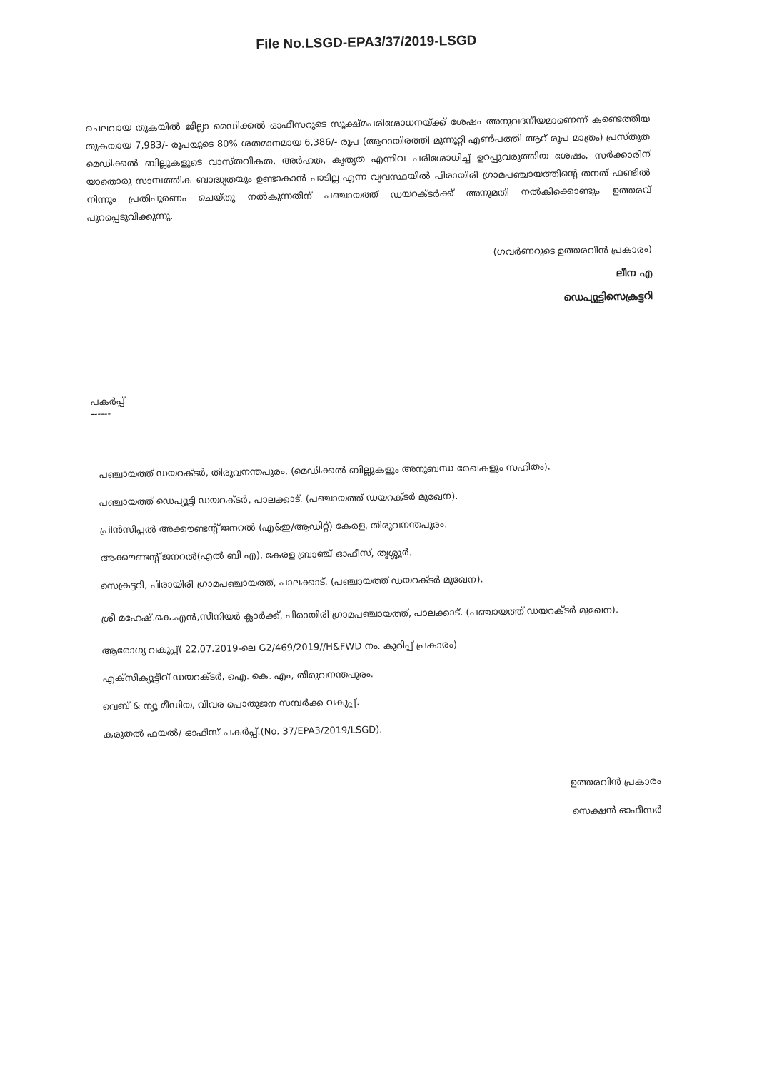File No.LSGD-EPA3/37/2019-LSGD
ചെലവായ തുകയിൽ ജില്ലാ മെഡിക്കൽ ഓഫീസറുടെ സൂക്ഷ്മപരിശോധനയ്ക്ക് ശേഷം അനുവദനീയമാണെന്ന് കണ്ടെത്തിയ തുകയായ 7,983/- രൂപയുടെ 80% ശതമാനമായ 6,386/- രൂപ (ആറായിരത്തി മുന്നൂറ്റി എൺപത്തി ആറ് രൂപ മാത്രം) പ്രസ്തുത മെഡിക്കൽ ബില്ലുകളുടെ വാസ്തവികത, അർഹത, കൃത്യത എന്നിവ പരിശോധിച്ച് ഉറപ്പുവരുത്തിയ ശേഷം, സർക്കാരിന് യാതൊരു സാമ്പത്തിക ബാദ്ധ്യതയും ഉണ്ടാകാൻ പാടില്ല എന്ന വ്യവസ്ഥയിൽ പിരായിരി ഗ്രാമപഞ്ചായത്തിന്റെ തനത് ഫണ്ടിൽ നിന്നും പ്രതിപൂരണം ചെയ്തു നൽകുന്നതിന് പഞ്ചായത്ത് ഡയറക്ടർക്ക് അനുമതി നൽകിക്കൊണ്ടും ഉത്തരവ് പുറപ്പെടുവിക്കുന്നു.
(ഗവർണറുടെ ഉത്തരവിൻ പ്രകാരം)
ലീന എ
ഡെപ്യൂട്ടിസെക്രട്ടറി
പകർപ്പ്
------
പഞ്ചായത്ത് ഡയറക്ടർ, തിരുവനന്തപുരം. (മെഡിക്കൽ ബില്ലുകളും അനുബന്ധ രേഖകളും സഹിതം).
പഞ്ചായത്ത് ഡെപ്യൂട്ടി ഡയറക്ടർ, പാലക്കാട്. (പഞ്ചായത്ത് ഡയറക്ടർ മുഖേന).
പ്രിൻസിപ്പൽ അക്കൗണ്ടന്റ് ജനറൽ (എ&ഇ/ആഡിറ്റ്) കേരള, തിരുവനന്തപുരം.
അക്കൗണ്ടന്റ് ജനറൽ(എൽ ബി എ), കേരള ബ്രാഞ്ച് ഓഫീസ്, തൃശ്ശൂർ.
സെക്രട്ടറി, പിരായിരി ഗ്രാമപഞ്ചായത്ത്, പാലക്കാട്. (പഞ്ചായത്ത് ഡയറക്ടർ മുഖേന).
ശ്രീ മഹേഷ്.കെ.എൻ,സീനിയർ ക്ലാർക്ക്, പിരായിരി ഗ്രാമപഞ്ചായത്ത്, പാലക്കാട്. (പഞ്ചായത്ത് ഡയറക്ടർ മുഖേന).
ആരോഗ്യ വകുപ്പ്( 22.07.2019-ലെ G2/469/2019//H&FWD നം. കുറിപ്പ് പ്രകാരം)
എക്സിക്യൂട്ടീവ് ഡയറക്ടർ, ഐ. കെ. എം, തിരുവനന്തപുരം.
വെബ് & ന്യൂ മീഡിയ, വിവര പൊതുജന സമ്പർക്ക വകുപ്പ്.
കരുതൽ ഫയൽ/ ഓഫീസ് പകർപ്പ്.(No. 37/EPA3/2019/LSGD).
ഉത്തരവിൻ പ്രകാരം
സെക്ഷൻ ഓഫീസർ